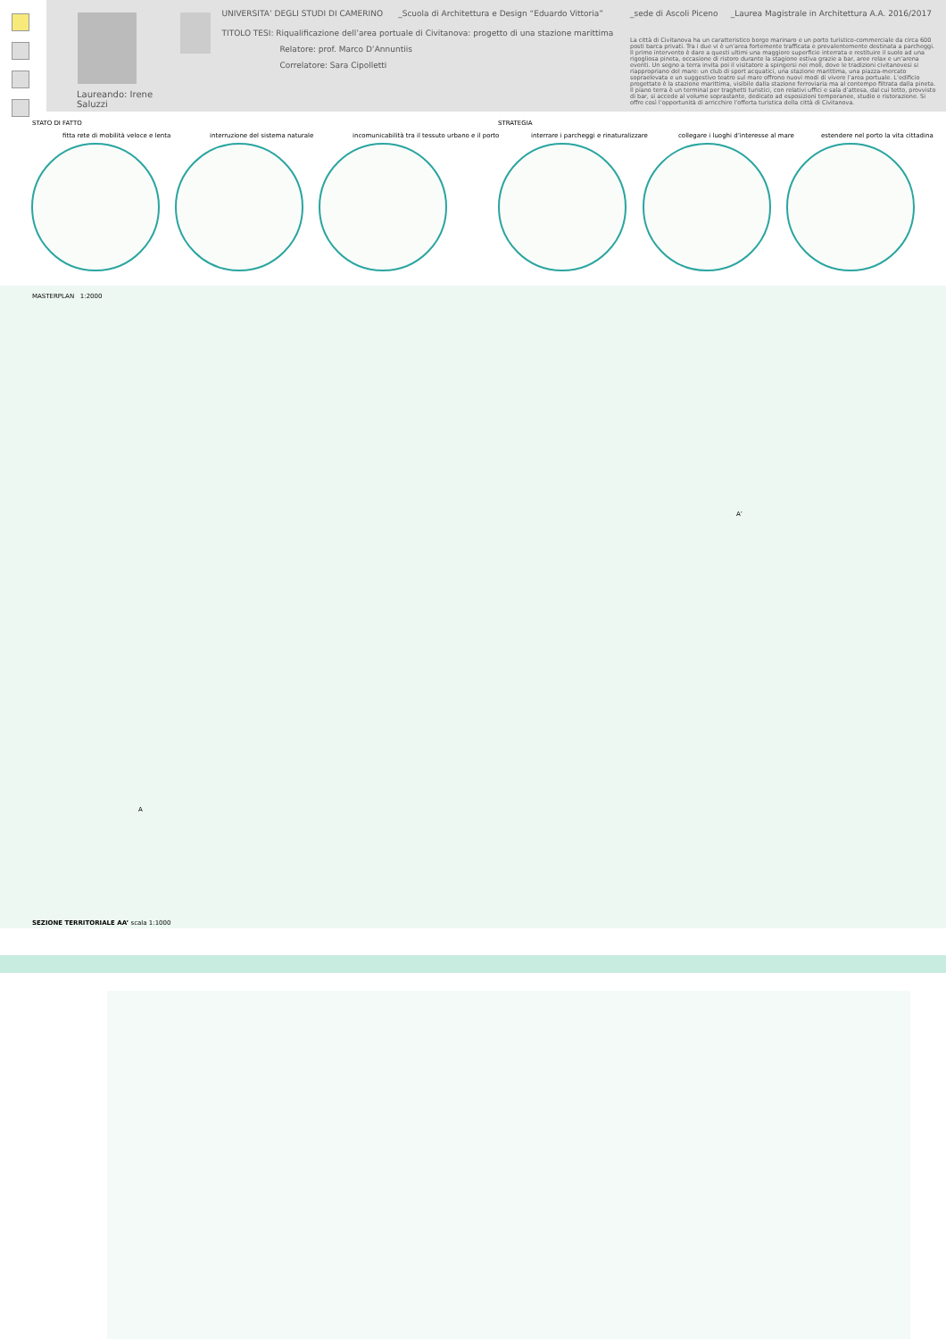Laureando: Irene Saluzzi
UNIVERSITA’ DEGLI STUDI DI CAMERINO _Scuola di Architettura e Design “Eduardo Vittoria”
TITOLO TESI: Riqualificazione dell’area portuale di Civitanova: progetto di una stazione marittima
Relatore: prof. Marco D’Annuntiis
Correlatore: Sara Cipolletti
_sede di Ascoli Piceno _Laurea Magistrale in Architettura A.A. 2016/2017
La città di Civitanova ha un caratteristico borgo marinaro e un porto turistico-commerciale da circa 600 posti barca privati. Tra i due vi è un’area fortemente trafficata e prevalentemente destinata a parcheggi. Il primo intervento è dare a questi ultimi una maggiore superficie interrata e restituire il suolo ad una rigogliosa pineta, occasione di ristoro durante la stagione estiva grazie a bar, aree relax e un’arena eventi. Un segno a terra invita poi il visitatore a spingersi nei moli, dove le tradizioni civitanovesi si riappropriano del mare: un club di sport acquatici, una stazione marittima, una piazza-mercato sopraelevata e un suggestivo teatro sul mare offrono nuovi modi di vivere l’area portuale. L’edificio progettato è la stazione marittima, visibile dalla stazione ferroviaria ma al contempo filtrata dalla pineta. Il piano terra è un terminal per traghetti turistici, con relativi uffici e sala d’attesa, dal cui tetto, provvisto di bar, si accede al volume soprastante, dedicato ad esposizioni temporanee, studio e ristorazione. Si offre così l’opportunità di arricchire l’offerta turistica della città di Civitanova.
STATO DI FATTO STRATEGIA
fitta rete di mobilità veloce e lenta
interruzione del sistema naturale
incomunicabilità tra il tessuto urbano e il porto
interrare i parcheggi e rinaturalizzare
collegare i luoghi d’interesse al mare
estendere nel porto la vita cittadina
MASTERPLAN 1:2000
A’
A
SEZIONE TERRITORIALE AA’ scala 1:1000